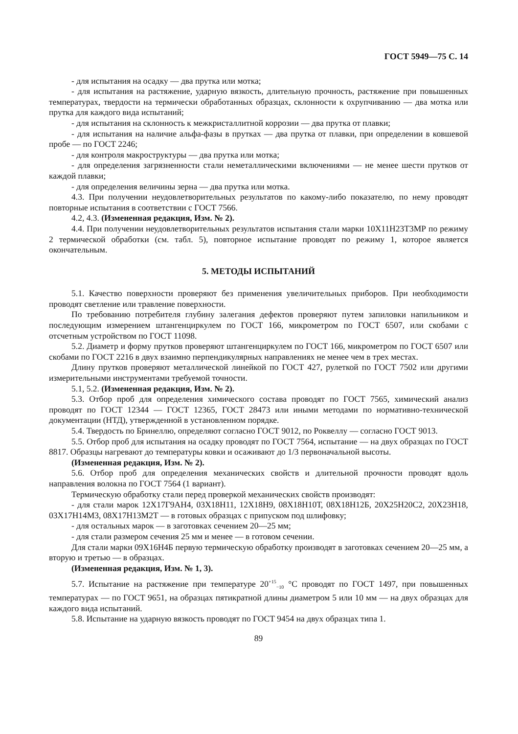ГОСТ 5949—75 С. 14
- для испытания на осадку — два прутка или мотка;
- для испытания на растяжение, ударную вязкость, длительную прочность, растяжение при повышенных температурах, твердости на термически обработанных образцах, склонности к охрупчиванию — два мотка или прутка для каждого вида испытаний;
- для испытания на склонность к межкристаллитной коррозии — два прутка от плавки;
- для испытания на наличие альфа-фазы в прутках — два прутка от плавки, при определении в ковшевой пробе — по ГОСТ 2246;
- для контроля макроструктуры — два прутка или мотка;
- для определения загрязненности стали неметаллическими включениями — не менее шести прутков от каждой плавки;
- для определения величины зерна — два прутка или мотка.
4.3. При получении неудовлетворительных результатов по какому-либо показателю, по нему проводят повторные испытания в соответствии с ГОСТ 7566.
4.2, 4.3. (Измененная редакция, Изм. № 2).
4.4. При получении неудовлетворительных результатов испытания стали марки 10Х11Н23Т3МР по режиму 2 термической обработки (см. табл. 5), повторное испытание проводят по режиму 1, которое является окончательным.
5. МЕТОДЫ ИСПЫТАНИЙ
5.1. Качество поверхности проверяют без применения увеличительных приборов. При необходимости проводят светление или травление поверхности.
По требованию потребителя глубину залегания дефектов проверяют путем запиловки напильником и последующим измерением штангенциркулем по ГОСТ 166, микрометром по ГОСТ 6507, или скобами с отсчетным устройством по ГОСТ 11098.
5.2. Диаметр и форму прутков проверяют штангенциркулем по ГОСТ 166, микрометром по ГОСТ 6507 или скобами по ГОСТ 2216 в двух взаимно перпендикулярных направлениях не менее чем в трех местах.
Длину прутков проверяют металлической линейкой по ГОСТ 427, рулеткой по ГОСТ 7502 или другими измерительными инструментами требуемой точности.
5.1, 5.2. (Измененная редакция, Изм. № 2).
5.3. Отбор проб для определения химического состава проводят по ГОСТ 7565, химический анализ проводят по ГОСТ 12344 — ГОСТ 12365, ГОСТ 28473 или иными методами по нормативно-технической документации (НТД), утвержденной в установленном порядке.
5.4. Твердость по Бринеллю, определяют согласно ГОСТ 9012, по Роквеллу — согласно ГОСТ 9013.
5.5. Отбор проб для испытания на осадку проводят по ГОСТ 7564, испытание — на двух образцах по ГОСТ 8817. Образцы нагревают до температуры ковки и осаживают до 1/3 первоначальной высоты.
(Измененная редакция, Изм. № 2).
5.6. Отбор проб для определения механических свойств и длительной прочности проводят вдоль направления волокна по ГОСТ 7564 (1 вариант).
Термическую обработку стали перед проверкой механических свойств производят:
- для стали марок 12Х17Г9АН4, 03Х18Н11, 12Х18Н9, 08Х18Н10Т, 08Х18Н12Б, 20Х25Н20С2, 20Х23Н18, 03Х17Н14М3, 08Х17Н13М2Т — в готовых образцах с припуском под шлифовку;
- для остальных марок — в заготовках сечением 20—25 мм;
- для стали размером сечения 25 мм и менее — в готовом сечении.
Для стали марки 09Х16Н4Б первую термическую обработку производят в заготовках сечением 20—25 мм, а вторую и третью — в образцах.
(Измененная редакция, Изм. № 1, 3).
5.7. Испытание на растяжение при температуре 20<sup>+15</sup><sub>−10</sub> °С проводят по ГОСТ 1497, при повышенных температурах — по ГОСТ 9651, на образцах пятикратной длины диаметром 5 или 10 мм — на двух образцах для каждого вида испытаний.
5.8. Испытание на ударную вязкость проводят по ГОСТ 9454 на двух образцах типа 1.
89